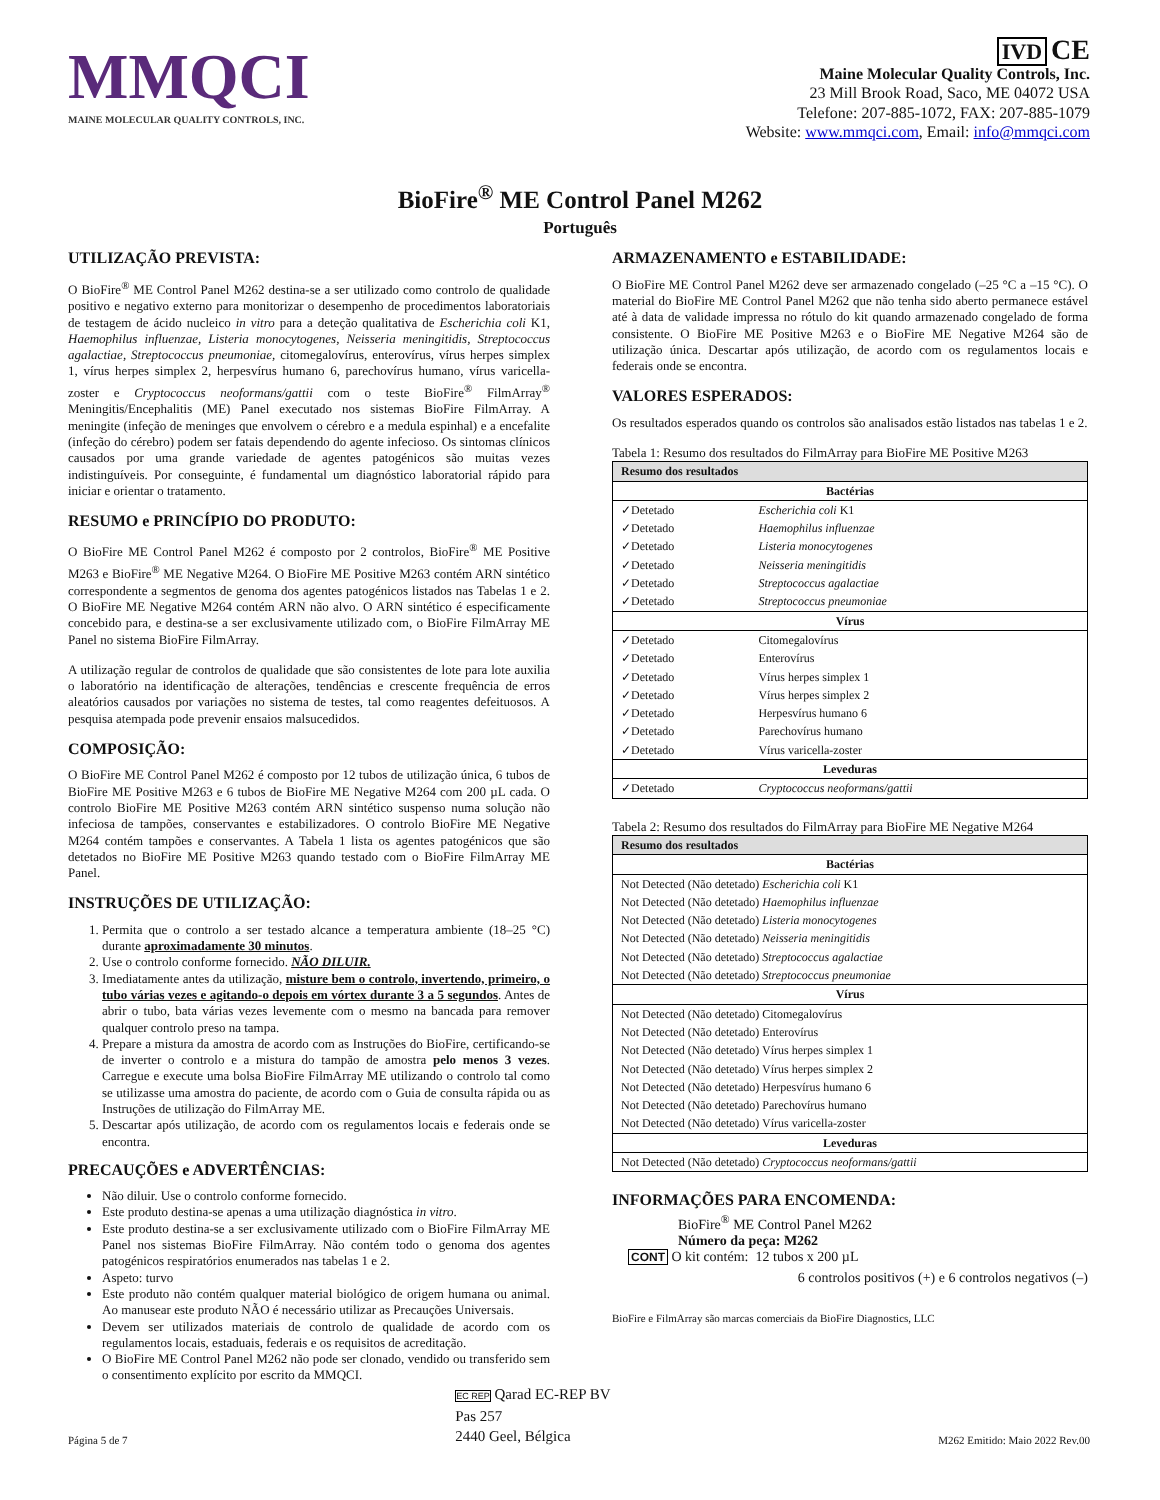MMQCI
MAINE MOLECULAR QUALITY CONTROLS, INC.
IVD CE
Maine Molecular Quality Controls, Inc.
23 Mill Brook Road, Saco, ME 04072 USA
Telefone: 207-885-1072, FAX: 207-885-1079
Website: www.mmqci.com, Email: info@mmqci.com
BioFire<sup>®</sup> ME Control Panel M262
Português
UTILIZAÇÃO PREVISTA:
O BioFire<sup>®</sup> ME Control Panel M262 destina-se a ser utilizado como controlo de qualidade positivo e negativo externo para monitorizar o desempenho de procedimentos laboratoriais de testagem de ácido nucleico in vitro para a deteção qualitativa de Escherichia coli K1, Haemophilus influenzae, Listeria monocytogenes, Neisseria meningitidis, Streptococcus agalactiae, Streptococcus pneumoniae, citomegalovírus, enterovírus, vírus herpes simplex 1, vírus herpes simplex 2, herpesvírus humano 6, parechovírus humano, vírus varicella-zoster e Cryptococcus neoformans/gattii com o teste BioFire<sup>®</sup> FilmArray<sup>®</sup> Meningitis/Encephalitis (ME) Panel executado nos sistemas BioFire FilmArray. A meningite (infeção de meninges que envolvem o cérebro e a medula espinhal) e a encefalite (infeção do cérebro) podem ser fatais dependendo do agente infecioso. Os sintomas clínicos causados por uma grande variedade de agentes patogénicos são muitas vezes indistinguíveis. Por conseguinte, é fundamental um diagnóstico laboratorial rápido para iniciar e orientar o tratamento.
RESUMO e PRINCÍPIO DO PRODUTO:
O BioFire ME Control Panel M262 é composto por 2 controlos, BioFire<sup>®</sup> ME Positive M263 e BioFire<sup>®</sup> ME Negative M264. O BioFire ME Positive M263 contém ARN sintético correspondente a segmentos de genoma dos agentes patogénicos listados nas Tabelas 1 e 2. O BioFire ME Negative M264 contém ARN não alvo. O ARN sintético é especificamente concebido para, e destina-se a ser exclusivamente utilizado com, o BioFire FilmArray ME Panel no sistema BioFire FilmArray.
A utilização regular de controlos de qualidade que são consistentes de lote para lote auxilia o laboratório na identificação de alterações, tendências e crescente frequência de erros aleatórios causados por variações no sistema de testes, tal como reagentes defeituosos. A pesquisa atempada pode prevenir ensaios malsucedidos.
COMPOSIÇÃO:
O BioFire ME Control Panel M262 é composto por 12 tubos de utilização única, 6 tubos de BioFire ME Positive M263 e 6 tubos de BioFire ME Negative M264 com 200 µL cada. O controlo BioFire ME Positive M263 contém ARN sintético suspenso numa solução não infeciosa de tampões, conservantes e estabilizadores. O controlo BioFire ME Negative M264 contém tampões e conservantes. A Tabela 1 lista os agentes patogénicos que são detetados no BioFire ME Positive M263 quando testado com o BioFire FilmArray ME Panel.
INSTRUÇÕES DE UTILIZAÇÃO:
1. Permita que o controlo a ser testado alcance a temperatura ambiente (18–25 °C) durante aproximadamente 30 minutos.
2. Use o controlo conforme fornecido. NÃO DILUIR.
3. Imediatamente antes da utilização, misture bem o controlo, invertendo, primeiro, o tubo várias vezes e agitando-o depois em vórtex durante 3 a 5 segundos. Antes de abrir o tubo, bata várias vezes levemente com o mesmo na bancada para remover qualquer controlo preso na tampa.
4. Prepare a mistura da amostra de acordo com as Instruções do BioFire, certificando-se de inverter o controlo e a mistura do tampão de amostra pelo menos 3 vezes. Carregue e execute uma bolsa BioFire FilmArray ME utilizando o controlo tal como se utilizasse uma amostra do paciente, de acordo com o Guia de consulta rápida ou as Instruções de utilização do FilmArray ME.
5. Descartar após utilização, de acordo com os regulamentos locais e federais onde se encontra.
PRECAUÇÕES e ADVERTÊNCIAS:
Não diluir. Use o controlo conforme fornecido.
Este produto destina-se apenas a uma utilização diagnóstica in vitro.
Este produto destina-se a ser exclusivamente utilizado com o BioFire FilmArray ME Panel nos sistemas BioFire FilmArray. Não contém todo o genoma dos agentes patogénicos respiratórios enumerados nas tabelas 1 e 2.
Aspeto: turvo
Este produto não contém qualquer material biológico de origem humana ou animal. Ao manusear este produto NÃO é necessário utilizar as Precauções Universais.
Devem ser utilizados materiais de controlo de qualidade de acordo com os regulamentos locais, estaduais, federais e os requisitos de acreditação.
O BioFire ME Control Panel M262 não pode ser clonado, vendido ou transferido sem o consentimento explícito por escrito da MMQCI.
ARMAZENAMENTO e ESTABILIDADE:
O BioFire ME Control Panel M262 deve ser armazenado congelado (–25 °C a –15 °C). O material do BioFire ME Control Panel M262 que não tenha sido aberto permanece estável até à data de validade impressa no rótulo do kit quando armazenado congelado de forma consistente. O BioFire ME Positive M263 e o BioFire ME Negative M264 são de utilização única. Descartar após utilização, de acordo com os regulamentos locais e federais onde se encontra.
VALORES ESPERADOS:
Os resultados esperados quando os controlos são analisados estão listados nas tabelas 1 e 2.
Tabela 1: Resumo dos resultados do FilmArray para BioFire ME Positive M263
| Resumo dos resultados | |
| --- | --- |
| Bactérias | |
| ✓Detetado | Escherichia coli K1 |
| ✓Detetado | Haemophilus influenzae |
| ✓Detetado | Listeria monocytogenes |
| ✓Detetado | Neisseria meningitidis |
| ✓Detetado | Streptococcus agalactiae |
| ✓Detetado | Streptococcus pneumoniae |
| Vírus | |
| ✓Detetado | Citomegalovírus |
| ✓Detetado | Enterovírus |
| ✓Detetado | Vírus herpes simplex 1 |
| ✓Detetado | Vírus herpes simplex 2 |
| ✓Detetado | Herpesvírus humano 6 |
| ✓Detetado | Parechovírus humano |
| ✓Detetado | Vírus varicella-zoster |
| Leveduras | |
| ✓Detetado | Cryptococcus neoformans/gattii |
Tabela 2: Resumo dos resultados do FilmArray para BioFire ME Negative M264
| Resumo dos resultados |
| --- |
| Bactérias |
| Not Detected (Não detetado) Escherichia coli K1 |
| Not Detected (Não detetado) Haemophilus influenzae |
| Not Detected (Não detetado) Listeria monocytogenes |
| Not Detected (Não detetado) Neisseria meningitidis |
| Not Detected (Não detetado) Streptococcus agalactiae |
| Not Detected (Não detetado) Streptococcus pneumoniae |
| Vírus |
| Not Detected (Não detetado) Citomegalovírus |
| Not Detected (Não detetado) Enterovírus |
| Not Detected (Não detetado) Vírus herpes simplex 1 |
| Not Detected (Não detetado) Vírus herpes simplex 2 |
| Not Detected (Não detetado) Herpesvírus humano 6 |
| Not Detected (Não detetado) Parechovírus humano |
| Not Detected (Não detetado) Vírus varicella-zoster |
| Leveduras |
| Not Detected (Não detetado) Cryptococcus neoformans/gattii |
INFORMAÇÕES PARA ENCOMENDA:
BioFire<sup>®</sup> ME Control Panel M262
Número da peça: M262
CONT O kit contém: 12 tubos x 200 µL
6 controlos positivos (+) e 6 controlos negativos (–)
BioFire e FilmArray são marcas comerciais da BioFire Diagnostics, LLC
Página 5 de 7
EC REP Qarad EC-REP BV
Pas 257
2440 Geel, Bélgica
M262 Emitido: Maio 2022 Rev.00